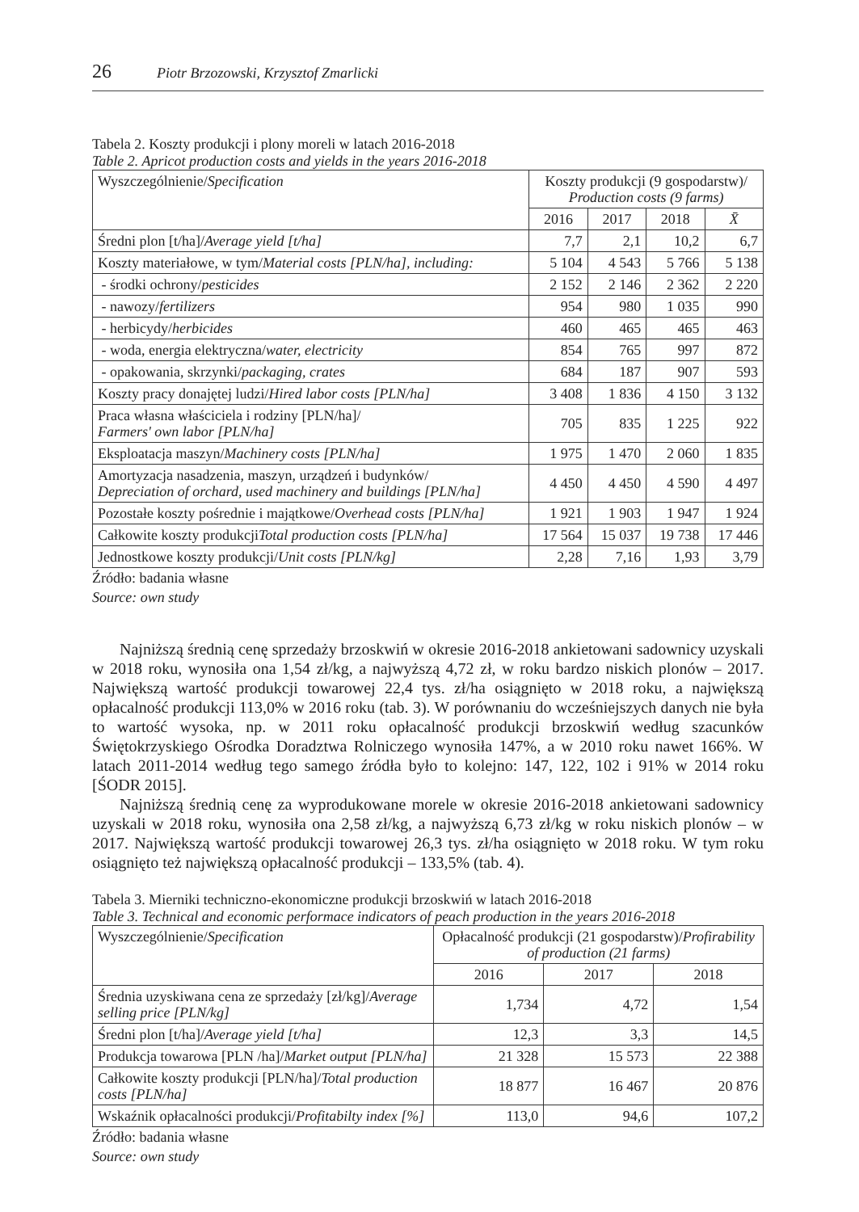26 Piotr Brzozowski, Krzysztof Zmarlicki
Tabela 2. Koszty produkcji i plony moreli w latach 2016-2018
Table 2. Apricot production costs and yields in the years 2016-2018
| Wyszczególnienie/ Specification | Koszty produkcji (9 gospodarstw)/ Production costs (9 farms) | | | |
| --- | --- | --- | --- | --- |
| | 2016 | 2017 | 2018 | X̄ |
| Średni plon [t/ha]/ Average yield [t/ha] | 7,7 | 2,1 | 10,2 | 6,7 |
| Koszty materiałowe, w tym/ Material costs [PLN/ha], including: | 5 104 | 4 543 | 5 766 | 5 138 |
| - środki ochrony/ pesticides | 2 152 | 2 146 | 2 362 | 2 220 |
| - nawozy/ fertilizers | 954 | 980 | 1 035 | 990 |
| - herbicydy/ herbicides | 460 | 465 | 465 | 463 |
| - woda, energia elektryczna/ water, electricity | 854 | 765 | 997 | 872 |
| - opakowania, skrzynki/ packaging, crates | 684 | 187 | 907 | 593 |
| Koszty pracy donajętej ludzi/ Hired labor costs [PLN/ha] | 3 408 | 1 836 | 4 150 | 3 132 |
| Praca własna właściciela i rodziny [PLN/ha]/ Farmers' own labor [PLN/ha] | 705 | 835 | 1 225 | 922 |
| Eksploatacja maszyn/ Machinery costs [PLN/ha] | 1 975 | 1 470 | 2 060 | 1 835 |
| Amortyzacja nasadzenia, maszyn, urządzeń i budynków/ Depreciation of orchard, used machinery and buildings [PLN/ha] | 4 450 | 4 450 | 4 590 | 4 497 |
| Pozostałe koszty pośrednie i majątkowe/ Overhead costs [PLN/ha] | 1 921 | 1 903 | 1 947 | 1 924 |
| Całkowite koszty produkcji Total production costs [PLN/ha] | 17 564 | 15 037 | 19 738 | 17 446 |
| Jednostkowe koszty produkcji/ Unit costs [PLN/kg] | 2,28 | 7,16 | 1,93 | 3,79 |
Źródło: badania własne
Source: own study
Najniższą średnią cenę sprzedaży brzoskwiń w okresie 2016-2018 ankietowani sadownicy uzyskali w 2018 roku, wynosiła ona 1,54 zł/kg, a najwyższą 4,72 zł, w roku bardzo niskich plonów – 2017. Największą wartość produkcji towarowej 22,4 tys. zł/ha osiągnięto w 2018 roku, a największą opłacalność produkcji 113,0% w 2016 roku (tab. 3). W porównaniu do wcześniejszych danych nie była to wartość wysoka, np. w 2011 roku opłacalność produkcji brzoskwiń według szacunków Świętokrzyskiego Ośrodka Doradztwa Rolniczego wynosiła 147%, a w 2010 roku nawet 166%. W latach 2011-2014 według tego samego źródła było to kolejno: 147, 122, 102 i 91% w 2014 roku [ŚODR 2015].
Najniższą średnią cenę za wyprodukowane morele w okresie 2016-2018 ankietowani sadownicy uzyskali w 2018 roku, wynosiła ona 2,58 zł/kg, a najwyższą 6,73 zł/kg w roku niskich plonów – w 2017. Największą wartość produkcji towarowej 26,3 tys. zł/ha osiągnięto w 2018 roku. W tym roku osiągnięto też największą opłacalność produkcji – 133,5% (tab. 4).
Tabela 3. Mierniki techniczno-ekonomiczne produkcji brzoskwiń w latach 2016-2018
Table 3. Technical and economic performace indicators of peach production in the years 2016-2018
| Wyszczególnienie/ Specification | Opłacalność produkcji (21 gospodarstw)/ Profirability of production (21 farms) | | |
| --- | --- | --- | --- |
| | 2016 | 2017 | 2018 |
| Średnia uzyskiwana cena ze sprzedaży [zł/kg]/ Average selling price [PLN/kg] | 1,734 | 4,72 | 1,54 |
| Średni plon [t/ha]/ Average yield [t/ha] | 12,3 | 3,3 | 14,5 |
| Produkcja towarowa [PLN /ha]/ Market output [PLN/ha] | 21 328 | 15 573 | 22 388 |
| Całkowite koszty produkcji [PLN/ha]/ Total production costs [PLN/ha] | 18 877 | 16 467 | 20 876 |
| Wskaźnik opłacalności produkcji/ Profitabilty index [%] | 113,0 | 94,6 | 107,2 |
Źródło: badania własne
Source: own study